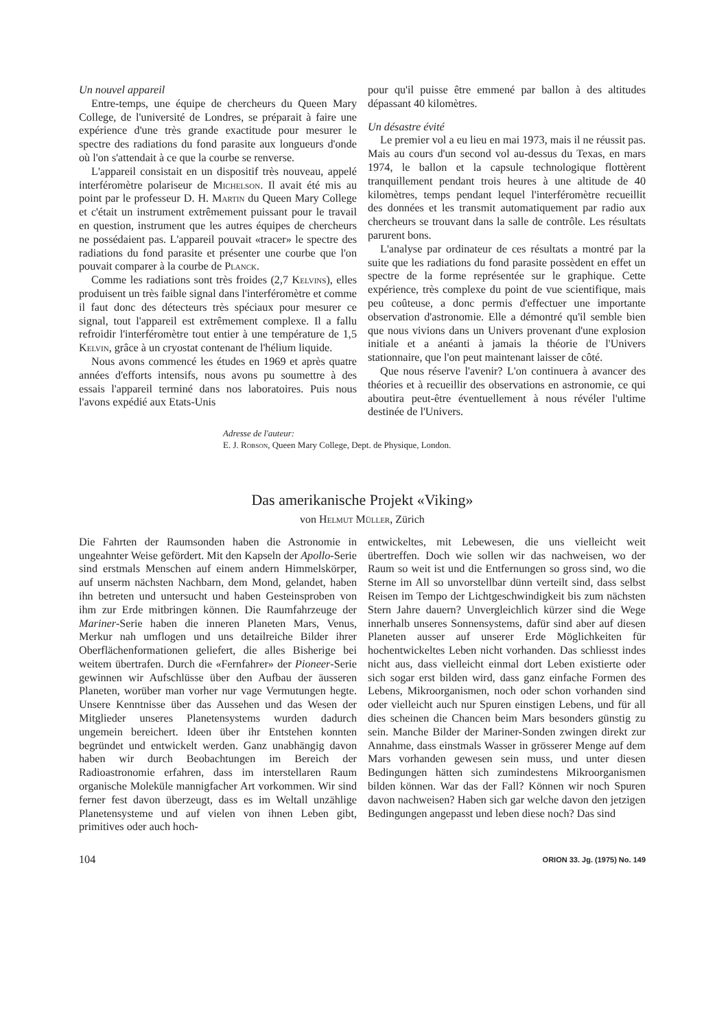Un nouvel appareil
Entre-temps, une équipe de chercheurs du Queen Mary College, de l'université de Londres, se préparait à faire une expérience d'une très grande exactitude pour mesurer le spectre des radiations du fond parasite aux longueurs d'onde où l'on s'attendait à ce que la courbe se renverse.
L'appareil consistait en un dispositif très nouveau, appelé interféromètre polariseur de Michelson. Il avait été mis au point par le professeur D. H. Martin du Queen Mary College et c'était un instrument extrêmement puissant pour le travail en question, instrument que les autres équipes de chercheurs ne possédaient pas. L'appareil pouvait «tracer» le spectre des radiations du fond parasite et présenter une courbe que l'on pouvait comparer à la courbe de Planck.
Comme les radiations sont très froides (2,7 Kelvins), elles produisent un très faible signal dans l'interféromètre et comme il faut donc des détecteurs très spéciaux pour mesurer ce signal, tout l'appareil est extrêmement complexe. Il a fallu refroidir l'interféromètre tout entier à une température de 1,5 Kelvin, grâce à un cryostat contenant de l'hélium liquide.
Nous avons commencé les études en 1969 et après quatre années d'efforts intensifs, nous avons pu soumettre à des essais l'appareil terminé dans nos laboratoires. Puis nous l'avons expédié aux Etats-Unis
pour qu'il puisse être emmené par ballon à des altitudes dépassant 40 kilomètres.
Un désastre évité
Le premier vol a eu lieu en mai 1973, mais il ne réussit pas. Mais au cours d'un second vol au-dessus du Texas, en mars 1974, le ballon et la capsule technologique flottèrent tranquillement pendant trois heures à une altitude de 40 kilomètres, temps pendant lequel l'interféromètre recueillit des données et les transmit automatiquement par radio aux chercheurs se trouvant dans la salle de contrôle. Les résultats parurent bons.
L'analyse par ordinateur de ces résultats a montré par la suite que les radiations du fond parasite possèdent en effet un spectre de la forme représentée sur le graphique. Cette expérience, très complexe du point de vue scientifique, mais peu coûteuse, a donc permis d'effectuer une importante observation d'astronomie. Elle a démontré qu'il semble bien que nous vivions dans un Univers provenant d'une explosion initiale et a anéanti à jamais la théorie de l'Univers stationnaire, que l'on peut maintenant laisser de côté.
Que nous réserve l'avenir? L'on continuera à avancer des théories et à recueillir des observations en astronomie, ce qui aboutira peut-être éventuellement à nous révéler l'ultime destinée de l'Univers.
Adresse de l'auteur:
E. J. Robson, Queen Mary College, Dept. de Physique, London.
Das amerikanische Projekt «Viking»
von Helmut Müller, Zürich
Die Fahrten der Raumsonden haben die Astronomie in ungeahnter Weise gefördert. Mit den Kapseln der Apollo-Serie sind erstmals Menschen auf einem andern Himmelskörper, auf unserm nächsten Nachbarn, dem Mond, gelandet, haben ihn betreten und untersucht und haben Gesteinsproben von ihm zur Erde mitbringen können. Die Raumfahrzeuge der Mariner-Serie haben die inneren Planeten Mars, Venus, Merkur nah umflogen und uns detailreiche Bilder ihrer Oberflächenformationen geliefert, die alles Bisherige bei weitem übertrafen. Durch die «Fernfahrer» der Pioneer-Serie gewinnen wir Aufschlüsse über den Aufbau der äusseren Planeten, worüber man vorher nur vage Vermutungen hegte. Unsere Kenntnisse über das Aussehen und das Wesen der Mitglieder unseres Planetensystems wurden dadurch ungemein bereichert. Ideen über ihr Entstehen konnten begründet und entwickelt werden. Ganz unabhängig davon haben wir durch Beobachtungen im Bereich der Radioastronomie erfahren, dass im interstellaren Raum organische Moleküle mannigfacher Art vorkommen. Wir sind ferner fest davon überzeugt, dass es im Weltall unzählige Planetensysteme und auf vielen von ihnen Leben gibt, primitives oder auch hoch-
entwickeltes, mit Lebewesen, die uns vielleicht weit übertreffen. Doch wie sollen wir das nachweisen, wo der Raum so weit ist und die Entfernungen so gross sind, wo die Sterne im All so unvorstellbar dünn verteilt sind, dass selbst Reisen im Tempo der Lichtgeschwindigkeit bis zum nächsten Stern Jahre dauern? Unvergleichlich kürzer sind die Wege innerhalb unseres Sonnensystems, dafür sind aber auf diesen Planeten ausser auf unserer Erde Möglichkeiten für hochentwickeltes Leben nicht vorhanden. Das schliesst indes nicht aus, dass vielleicht einmal dort Leben existierte oder sich sogar erst bilden wird, dass ganz einfache Formen des Lebens, Mikroorganismen, noch oder schon vorhanden sind oder vielleicht auch nur Spuren einstigen Lebens, und für all dies scheinen die Chancen beim Mars besonders günstig zu sein. Manche Bilder der Mariner-Sonden zwingen direkt zur Annahme, dass einstmals Wasser in grösserer Menge auf dem Mars vorhanden gewesen sein muss, und unter diesen Bedingungen hätten sich zumindestens Mikroorganismen bilden können. War das der Fall? Können wir noch Spuren davon nachweisen? Haben sich gar welche davon den jetzigen Bedingungen angepasst und leben diese noch? Das sind
104 ORION 33. Jg. (1975) No. 149